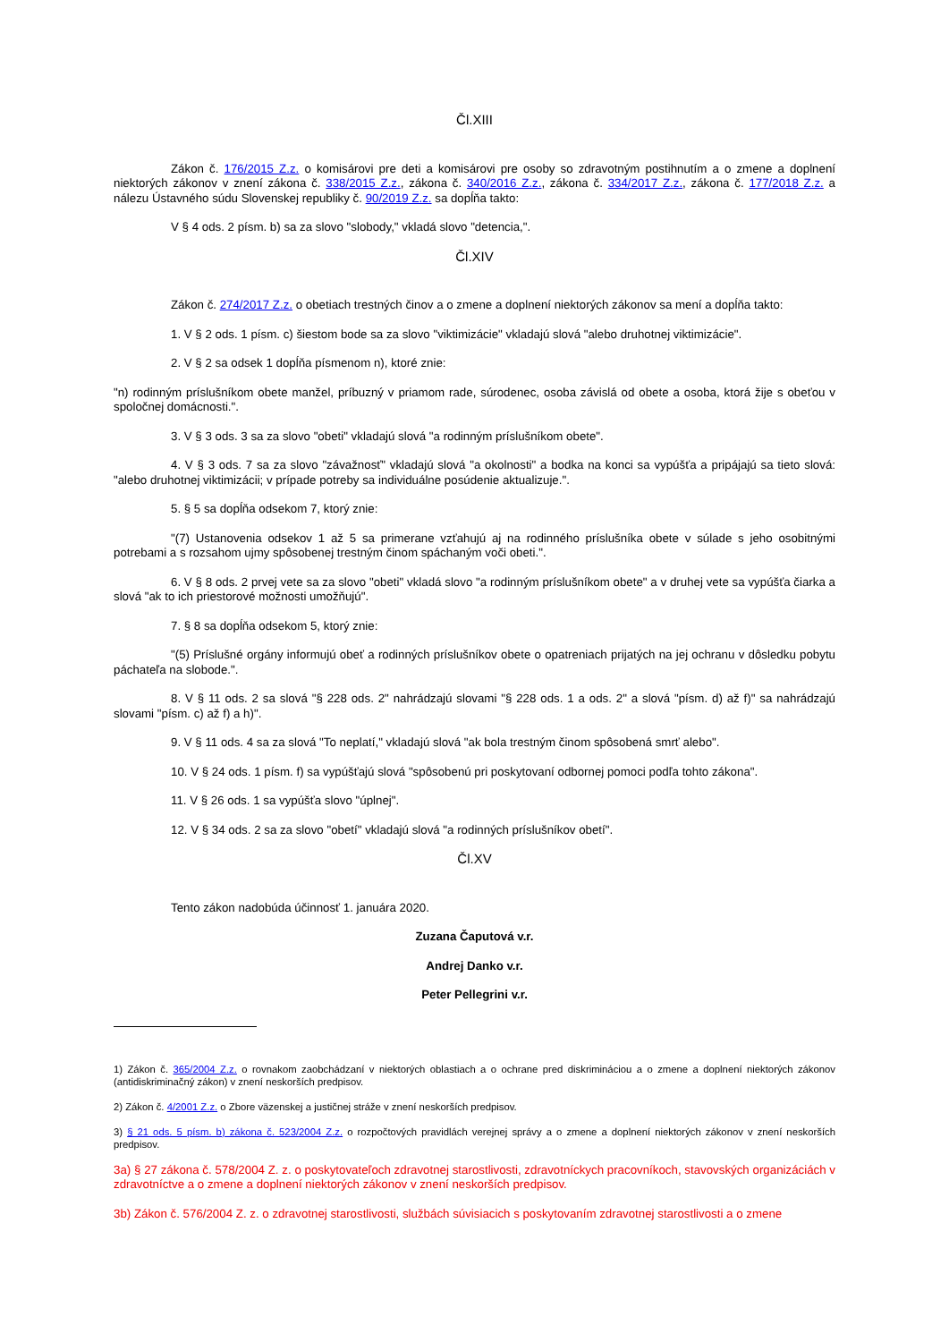Čl.XIII
Zákon č. 176/2015 Z.z. o komisárovi pre deti a komisárovi pre osoby so zdravotným postihnutím a o zmene a doplnení niektorých zákonov v znení zákona č. 338/2015 Z.z., zákona č. 340/2016 Z.z., zákona č. 334/2017 Z.z., zákona č. 177/2018 Z.z. a nálezu Ústavného súdu Slovenskej republiky č. 90/2019 Z.z. sa dopĺňa takto:
V § 4 ods. 2 písm. b) sa za slovo "slobody," vkladá slovo "detencia,".
Čl.XIV
Zákon č. 274/2017 Z.z. o obetiach trestných činov a o zmene a doplnení niektorých zákonov sa mení a dopĺňa takto:
1. V § 2 ods. 1 písm. c) šiestom bode sa za slovo "viktimizácie" vkladajú slová "alebo druhotnej viktimizácie".
2. V § 2 sa odsek 1 dopĺňa písmenom n), ktoré znie:
"n) rodinným príslušníkom obete manžel, príbuzný v priamom rade, súrodenec, osoba závislá od obete a osoba, ktorá žije s obeťou v spoločnej domácnosti.".
3. V § 3 ods. 3 sa za slovo "obeti" vkladajú slová "a rodinným príslušníkom obete".
4. V § 3 ods. 7 sa za slovo "závažnosť" vkladajú slová "a okolnosti" a bodka na konci sa vypúšťa a pripájajú sa tieto slová: "alebo druhotnej viktimizácii; v prípade potreby sa individuálne posúdenie aktualizuje.".
5. § 5 sa dopĺňa odsekom 7, ktorý znie:
"(7) Ustanovenia odsekov 1 až 5 sa primerane vzťahujú aj na rodinného príslušníka obete v súlade s jeho osobitnými potrebami a s rozsahom ujmy spôsobenej trestným činom spáchaným voči obeti.".
6. V § 8 ods. 2 prvej vete sa za slovo "obeti" vkladá slovo "a rodinným príslušníkom obete" a v druhej vete sa vypúšťa čiarka a slová "ak to ich priestorové možnosti umožňujú".
7. § 8 sa dopĺňa odsekom 5, ktorý znie:
"(5) Príslušné orgány informujú obeť a rodinných príslušníkov obete o opatreniach prijatých na jej ochranu v dôsledku pobytu páchateľa na slobode.".
8. V § 11 ods. 2 sa slová "§ 228 ods. 2" nahrádzajú slovami "§ 228 ods. 1 a ods. 2" a slová "písm. d) až f)" sa nahrádzajú slovami "písm. c) až f) a h)".
9. V § 11 ods. 4 sa za slová "To neplatí," vkladajú slová "ak bola trestným činom spôsobená smrť alebo".
10. V § 24 ods. 1 písm. f) sa vypúšťajú slová "spôsobenú pri poskytovaní odbornej pomoci podľa tohto zákona".
11. V § 26 ods. 1 sa vypúšťa slovo "úplnej".
12. V § 34 ods. 2 sa za slovo "obetí" vkladajú slová "a rodinných príslušníkov obetí".
Čl.XV
Tento zákon nadobúda účinnosť 1. januára 2020.
Zuzana Čaputová v.r.
Andrej Danko v.r.
Peter Pellegrini v.r.
1) Zákon č. 365/2004 Z.z. o rovnakom zaobchádzaní v niektorých oblastiach a o ochrane pred diskrimináciou a o zmene a doplnení niektorých zákonov (antidiskriminačný zákon) v znení neskorších predpisov.
2) Zákon č. 4/2001 Z.z. o Zbore väzenskej a justičnej stráže v znení neskorších predpisov.
3) § 21 ods. 5 písm. b) zákona č. 523/2004 Z.z. o rozpočtových pravidlách verejnej správy a o zmene a doplnení niektorých zákonov v znení neskorších predpisov.
3a) § 27 zákona č. 578/2004 Z. z. o poskytovateľoch zdravotnej starostlivosti, zdravotníckych pracovníkoch, stavovských organizáciách v zdravotníctve a o zmene a doplnení niektorých zákonov v znení neskorších predpisov.
3b) Zákon č. 576/2004 Z. z. o zdravotnej starostlivosti, službách súvisiacich s poskytovaním zdravotnej starostlivosti a o zmene